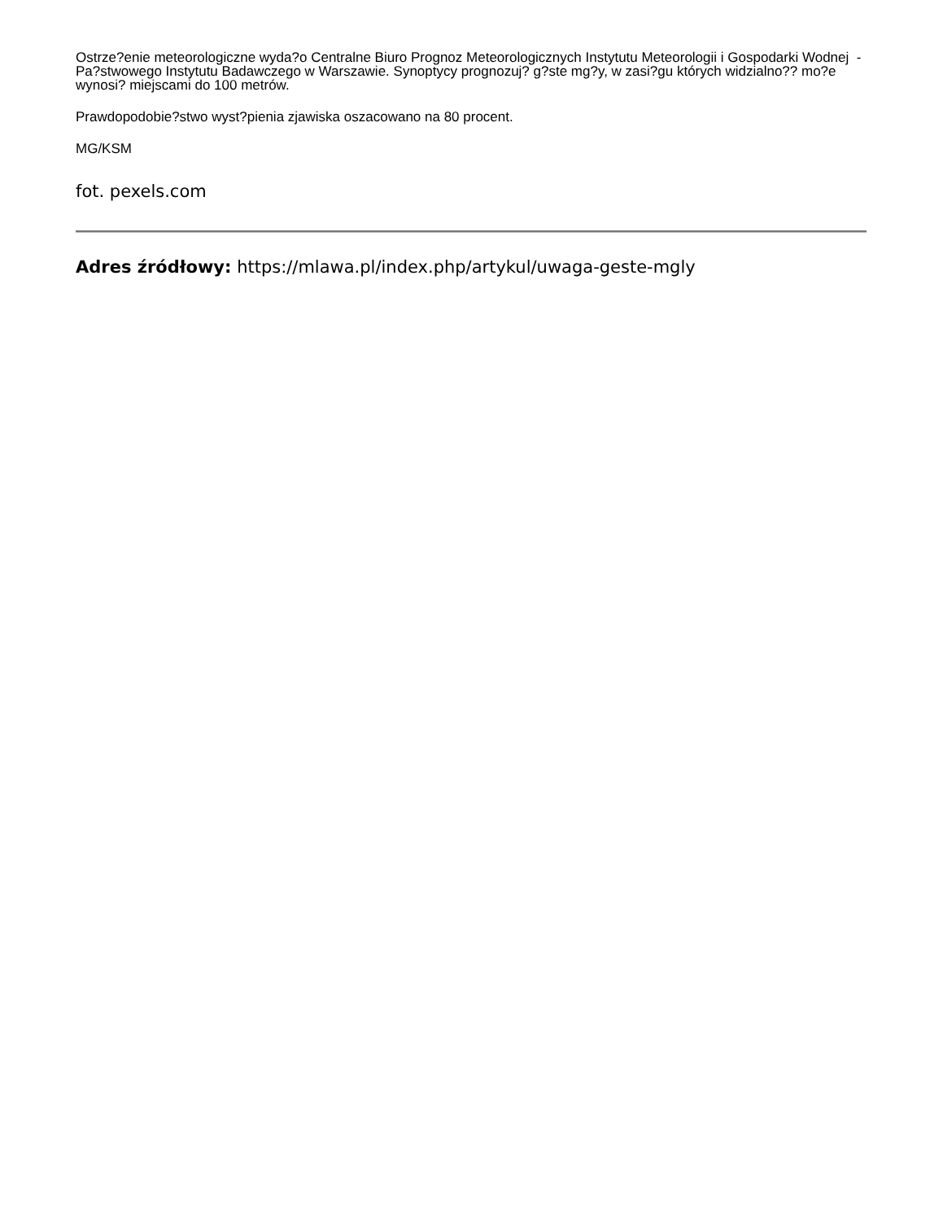Ostrze?enie meteorologiczne wyda?o Centralne Biuro Prognoz Meteorologicznych Instytutu Meteorologii i Gospodarki Wodnej - Pa?stwowego Instytutu Badawczego w Warszawie. Synoptycy prognozuj? g?ste mg?y, w zasi?gu których widzialno?? mo?e wynosi? miejscami do 100 metrów.
Prawdopodobie?stwo wyst?pienia zjawiska oszacowano na 80 procent.
MG/KSM
fot. pexels.com
Adres źródłowy: https://mlawa.pl/index.php/artykul/uwaga-geste-mgly